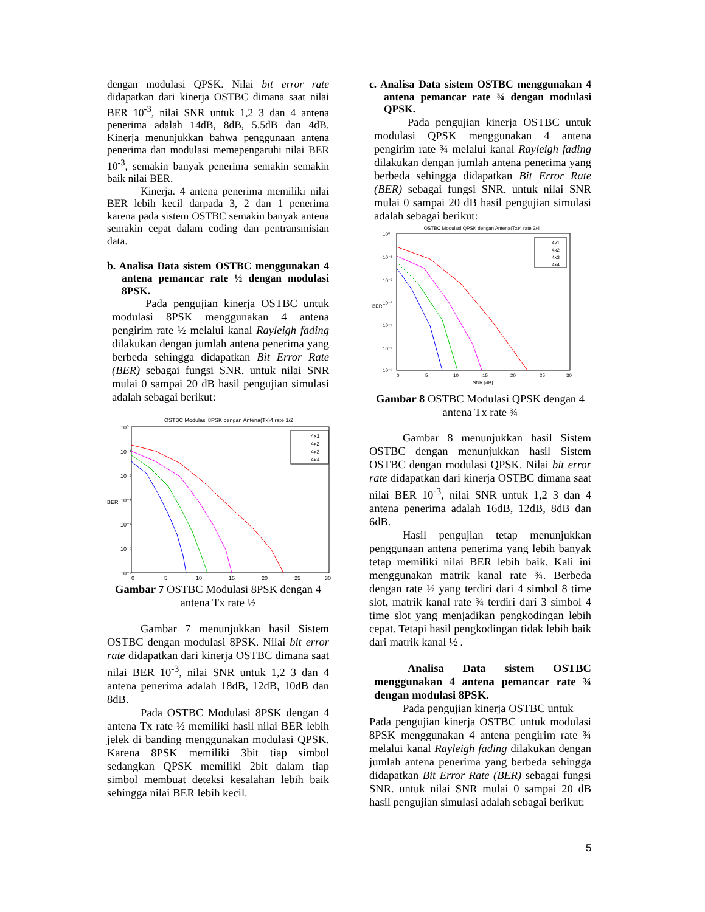dengan modulasi QPSK. Nilai bit error rate didapatkan dari kinerja OSTBC dimana saat nilai BER 10<sup>-3</sup>, nilai SNR untuk 1,2 3 dan 4 antena penerima adalah 14dB, 8dB, 5.5dB dan 4dB. Kinerja menunjukkan bahwa penggunaan antena penerima dan modulasi memepengaruhi nilai BER 10<sup>-3</sup>, semakin banyak penerima semakin semakin baik nilai BER.
Kinerja. 4 antena penerima memiliki nilai BER lebih kecil darpada 3, 2 dan 1 penerima karena pada sistem OSTBC semakin banyak antena semakin cepat dalam coding dan pentransmisian data.
b. Analisa Data sistem OSTBC menggunakan 4 antena pemancar rate ½ dengan modulasi 8PSK.
Pada pengujian kinerja OSTBC untuk modulasi 8PSK menggunakan 4 antena pengirim rate ½ melalui kanal Rayleigh fading dilakukan dengan jumlah antena penerima yang berbeda sehingga didapatkan Bit Error Rate (BER) sebagai fungsi SNR. untuk nilai SNR mulai 0 sampai 20 dB hasil pengujian simulasi adalah sebagai berikut:
OSTBC Modulasi 8PSK dengan Antena(Tx)4 rate 1/2
10⁰
10⁻¹
10⁻²
10⁻³
10⁻⁴
10⁻⁵
10⁻⁶
BER
0
5
10
15
20
25
30
4x1
4x2
4x3
4x4
Gambar 7 OSTBC Modulasi 8PSK dengan 4 antena Tx rate ½
Gambar 7 menunjukkan hasil Sistem OSTBC dengan modulasi 8PSK. Nilai bit error rate didapatkan dari kinerja OSTBC dimana saat nilai BER 10<sup>-3</sup>, nilai SNR untuk 1,2 3 dan 4 antena penerima adalah 18dB, 12dB, 10dB dan 8dB.
Pada OSTBC Modulasi 8PSK dengan 4 antena Tx rate ½ memiliki hasil nilai BER lebih jelek di banding menggunakan modulasi QPSK. Karena 8PSK memiliki 3bit tiap simbol sedangkan QPSK memiliki 2bit dalam tiap simbol membuat deteksi kesalahan lebih baik sehingga nilai BER lebih kecil.
c. Analisa Data sistem OSTBC menggunakan 4 antena pemancar rate ¾ dengan modulasi QPSK.
Pada pengujian kinerja OSTBC untuk modulasi QPSK menggunakan 4 antena pengirim rate ¾ melalui kanal Rayleigh fading dilakukan dengan jumlah antena penerima yang berbeda sehingga didapatkan Bit Error Rate (BER) sebagai fungsi SNR. untuk nilai SNR mulai 0 sampai 20 dB hasil pengujian simulasi adalah sebagai berikut:
OSTBC Modulasi QPSK dengan Antena(Tx)4 rate 3/4
10⁰
10⁻¹
10⁻²
10⁻³
10⁻⁴
10⁻⁵
10⁻⁶
BER
0
5
10
15
20
25
30
SNR [dB]
4x1
4x2
4x3
4x4
Gambar 8 OSTBC Modulasi QPSK dengan 4 antena Tx rate ¾
Gambar 8 menunjukkan hasil Sistem OSTBC dengan menunjukkan hasil Sistem OSTBC dengan modulasi QPSK. Nilai bit error rate didapatkan dari kinerja OSTBC dimana saat nilai BER 10<sup>-3</sup>, nilai SNR untuk 1,2 3 dan 4 antena penerima adalah 16dB, 12dB, 8dB dan 6dB.
Hasil pengujian tetap menunjukkan penggunaan antena penerima yang lebih banyak tetap memiliki nilai BER lebih baik. Kali ini menggunakan matrik kanal rate ¾. Berbeda dengan rate ½ yang terdiri dari 4 simbol 8 time slot, matrik kanal rate ¾ terdiri dari 3 simbol 4 time slot yang menjadikan pengkodingan lebih cepat. Tetapi hasil pengkodingan tidak lebih baik dari matrik kanal ½ .
Analisa Data sistem OSTBC menggunakan 4 antena pemancar rate ¾ dengan modulasi 8PSK.
Pada pengujian kinerja OSTBC untuk
Pada pengujian kinerja OSTBC untuk modulasi 8PSK menggunakan 4 antena pengirim rate ¾ melalui kanal Rayleigh fading dilakukan dengan jumlah antena penerima yang berbeda sehingga didapatkan Bit Error Rate (BER) sebagai fungsi SNR. untuk nilai SNR mulai 0 sampai 20 dB hasil pengujian simulasi adalah sebagai berikut:
5